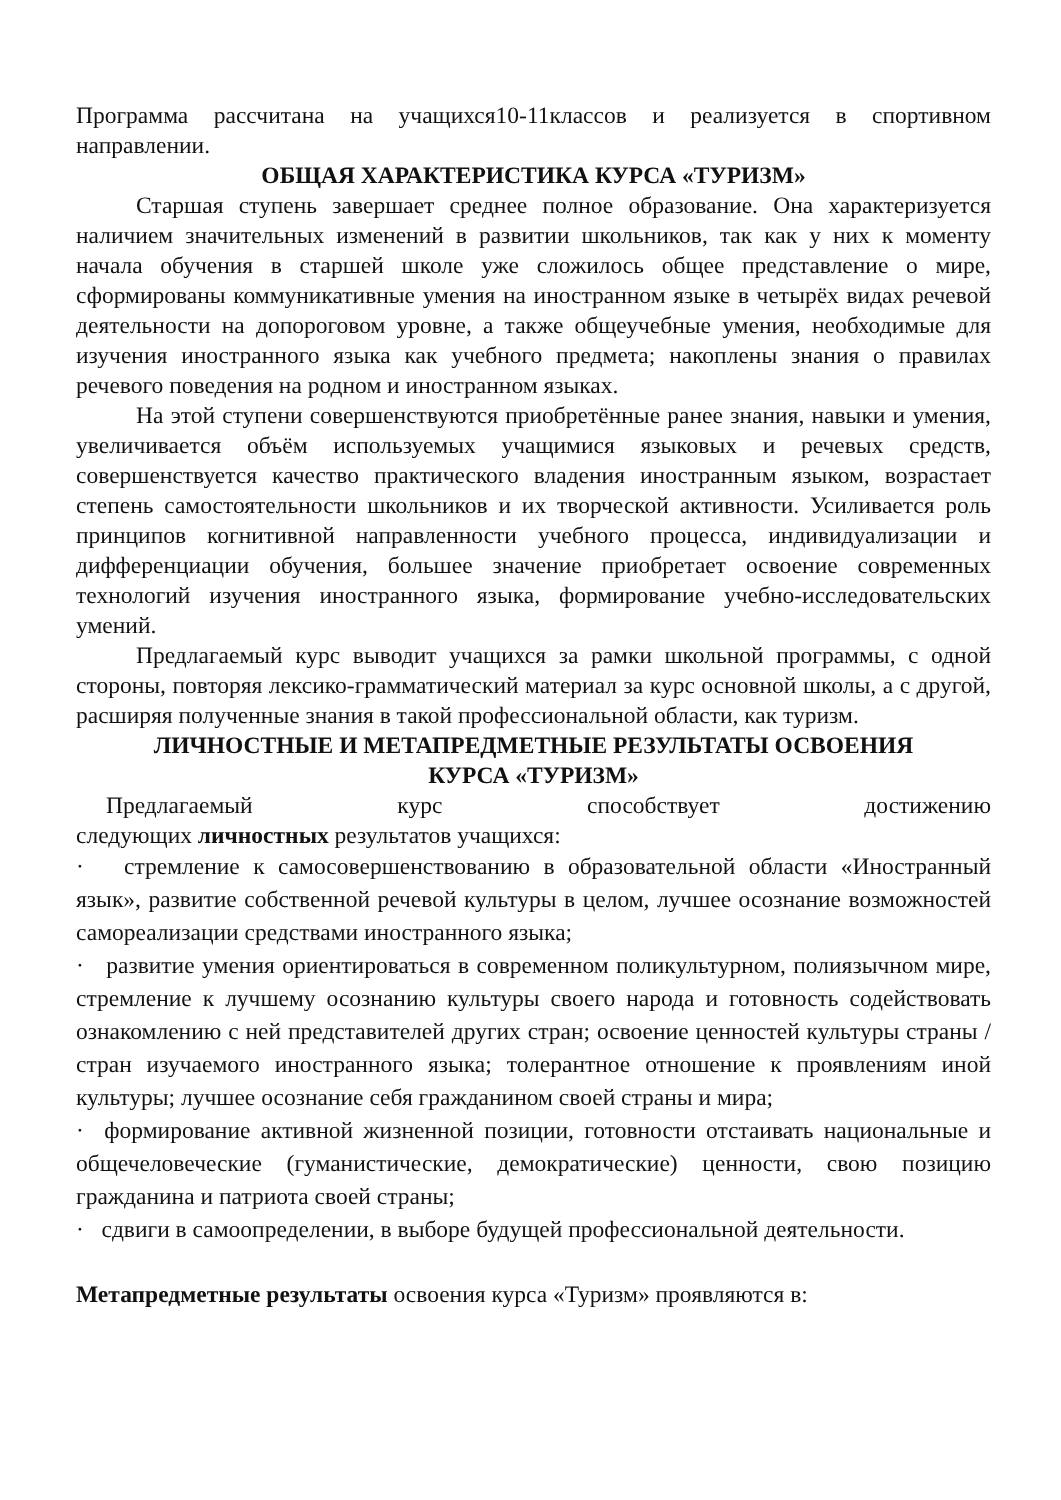Программа рассчитана на учащихся10-11классов и реализуется в спортивном направлении.
ОБЩАЯ ХАРАКТЕРИСТИКА КУРСА «ТУРИЗМ»
Старшая ступень завершает среднее полное образование. Она характеризуется наличием значительных изменений в развитии школьников, так как у них к моменту начала обучения в старшей школе уже сложилось общее представление о мире, сформированы коммуникативные умения на иностранном языке в четырёх видах речевой деятельности на допороговом уровне, а также общеучебные умения, необходимые для изучения иностранного языка как учебного предмета; накоплены знания о правилах речевого поведения на родном и иностранном языках.
На этой ступени совершенствуются приобретённые ранее знания, навыки и умения, увеличивается объём используемых учащимися языковых и речевых средств, совершенствуется качество практического владения иностранным языком, возрастает степень самостоятельности школьников и их творческой активности. Усиливается роль принципов когнитивной направленности учебного процесса, индивидуализации и дифференциации обучения, большее значение приобретает освоение современных технологий изучения иностранного языка, формирование учебно-исследовательских умений.
Предлагаемый курс выводит учащихся за рамки школьной программы, с одной стороны, повторяя лексико-грамматический материал за курс основной школы, а с другой, расширяя полученные знания в такой профессиональной области, как туризм.
ЛИЧНОСТНЫЕ И МЕТАПРЕДМЕТНЫЕ РЕЗУЛЬТАТЫ ОСВОЕНИЯ
КУРСА «ТУРИЗМ»
Предлагаемый курс способствует достижению
следующих личностных результатов учащихся:
· стремление к самосовершенствованию в образовательной области «Иностранный язык», развитие собственной речевой культуры в целом, лучшее осознание возможностей самореализации средствами иностранного языка;
· развитие умения ориентироваться в современном поликультурном, полиязычном мире, стремление к лучшему осознанию культуры своего народа и готовность содействовать ознакомлению с ней представителей других стран; освоение ценностей культуры страны / стран изучаемого иностранного языка; толерантное отношение к проявлениям иной культуры; лучшее осознание себя гражданином своей страны и мира;
· формирование активной жизненной позиции, готовности отстаивать национальные и общечеловеческие (гуманистические, демократические) ценности, свою позицию гражданина и патриота своей страны;
· сдвиги в самоопределении, в выборе будущей профессиональной деятельности.
Метапредметные результаты освоения курса «Туризм» проявляются в: